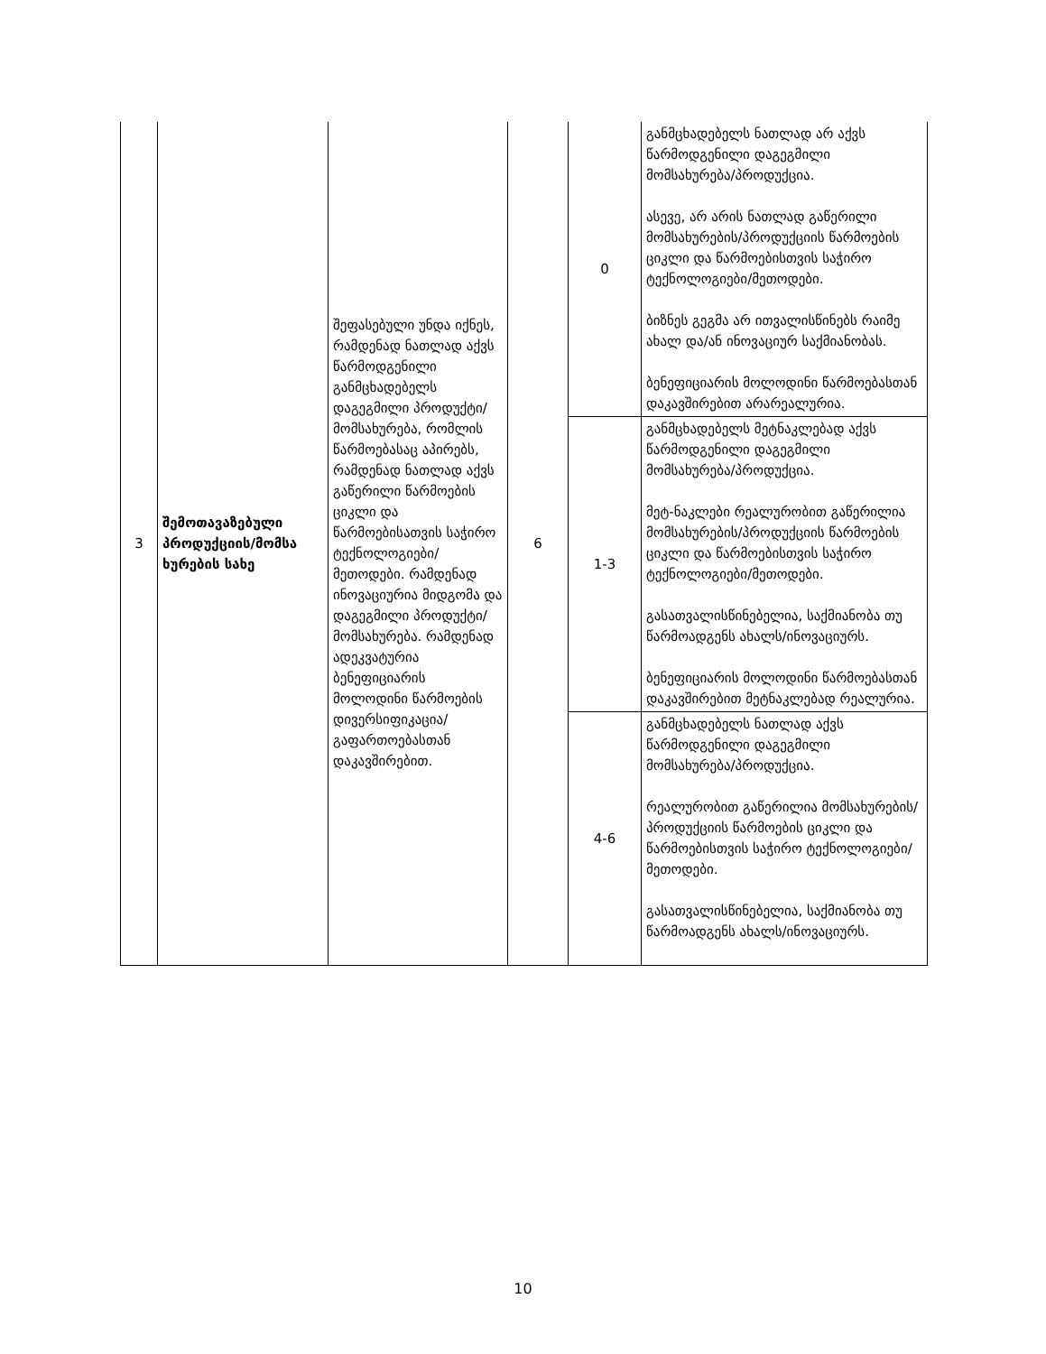| 3 | შემოთავაზებული პროდუქციის/მომსა ხურების სახე | შეფასებული უნდა იქნეს, რამდენად ნათლად აქვს წარმოდგენილი განმცხადებელს დაგეგმილი პროდუქტი/მომსახურება, რომლის წარმოებასაც აპირებს, რამდენად ნათლად აქვს გაწერილი წარმოების ციკლი და წარმოებისათვის საჭირო ტექნოლოგიები/მეთოდები. რამდენად ინოვაციურია მიდგომა და დაგეგმილი პროდუქტი/მომსახურება. რამდენად ადეკვატურია ბენეფიციარის მოლოდინი წარმოების დივერსიფიკაცია/გაფართოებასთან დაკავშირებით. | 6 | 0 | განმცხადებელს ნათლად არ აქვს წარმოდგენილი დაგეგმილი მომსახურება/პროდუქცია. ასევე, არ არის ნათლად გაწერილი მომსახურების/პროდუქციის წარმოების ციკლი და წარმოებისთვის საჭირო ტექნოლოგიები/მეთოდები. ბიზნეს გეგმა არ ითვალისწინებს რაიმე ახალ და/ან ინოვაციურ საქმიანობას. ბენეფიციარის მოლოდინი წარმოებასთან დაკავშირებით არარეალურია. |
| | | | | 1-3 | განმცხადებელს მეტნაკლებად აქვს წარმოდგენილი დაგეგმილი მომსახურება/პროდუქცია. მეტ-ნაკლები რეალურობით გაწერილია მომსახურების/პროდუქციის წარმოების ციკლი და წარმოებისთვის საჭირო ტექნოლოგიები/მეთოდები. გასათვალისწინებელია, საქმიანობა თუ წარმოადგენს ახალს/ინოვაციურს. ბენეფიციარის მოლოდინი წარმოებასთან დაკავშირებით მეტნაკლებად რეალურია. |
| | | | | 4-6 | განმცხადებელს ნათლად აქვს წარმოდგენილი დაგეგმილი მომსახურება/პროდუქცია. რეალურობით გაწერილია მომსახურების/პროდუქციის წარმოების ციკლი და წარმოებისთვის საჭირო ტექნოლოგიები/მეთოდები. გასათვალისწინებელია, საქმიანობა თუ წარმოადგენს ახალს/ინოვაციურს. |
10